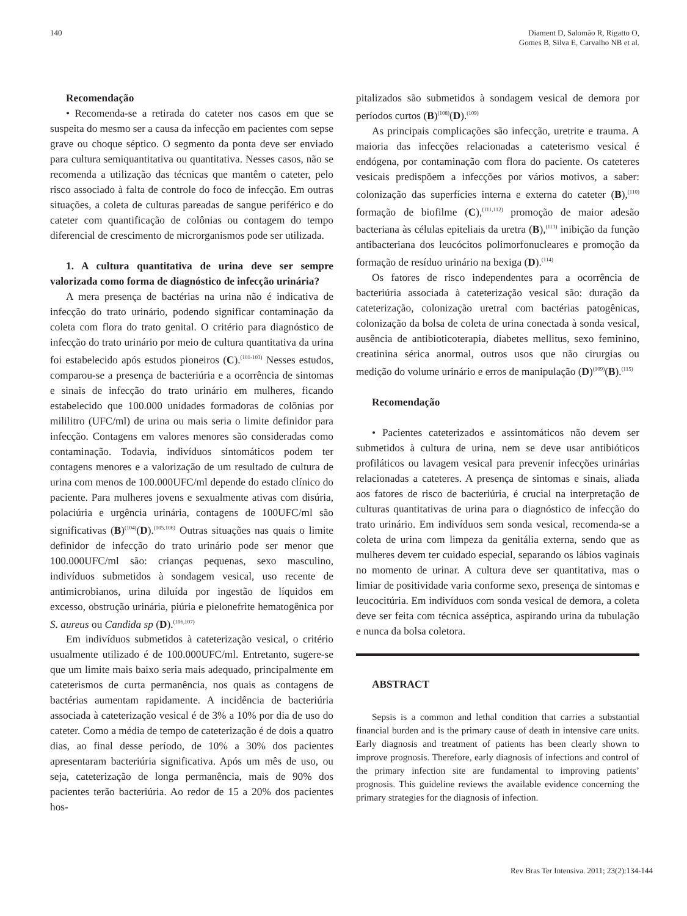140 Diament D, Salomão R, Rigatto O,
Gomes B, Silva E, Carvalho NB et al.
Recomendação
• Recomenda-se a retirada do cateter nos casos em que se suspeita do mesmo ser a causa da infecção em pacientes com sepse grave ou choque séptico. O segmento da ponta deve ser enviado para cultura semiquantitativa ou quantitativa. Nesses casos, não se recomenda a utilização das técnicas que mantêm o cateter, pelo risco associado à falta de controle do foco de infecção. Em outras situações, a coleta de culturas pareadas de sangue periférico e do cateter com quantificação de colônias ou contagem do tempo diferencial de crescimento de microrganismos pode ser utilizada.
1. A cultura quantitativa de urina deve ser sempre valorizada como forma de diagnóstico de infecção urinária?
A mera presença de bactérias na urina não é indicativa de infecção do trato urinário, podendo significar contaminação da coleta com flora do trato genital. O critério para diagnóstico de infecção do trato urinário por meio de cultura quantitativa da urina foi estabelecido após estudos pioneiros (C).<sup>(101-103)</sup> Nesses estudos, comparou-se a presença de bacteriúria e a ocorrência de sintomas e sinais de infecção do trato urinário em mulheres, ficando estabelecido que 100.000 unidades formadoras de colônias por mililitro (UFC/ml) de urina ou mais seria o limite definidor para infecção. Contagens em valores menores são consideradas como contaminação. Todavia, indivíduos sintomáticos podem ter contagens menores e a valorização de um resultado de cultura de urina com menos de 100.000UFC/ml depende do estado clínico do paciente. Para mulheres jovens e sexualmente ativas com disúria, polaciúria e urgência urinária, contagens de 100UFC/ml são significativas (B)<sup>(104)</sup>(D).<sup>(105,106)</sup> Outras situações nas quais o limite definidor de infecção do trato urinário pode ser menor que 100.000UFC/ml são: crianças pequenas, sexo masculino, indivíduos submetidos à sondagem vesical, uso recente de antimicrobianos, urina diluída por ingestão de líquidos em excesso, obstrução urinária, piúria e pielonefrite hematogênica por S. aureus ou Candida sp (D).<sup>(106,107)</sup>
Em indivíduos submetidos à cateterização vesical, o critério usualmente utilizado é de 100.000UFC/ml. Entretanto, sugere-se que um limite mais baixo seria mais adequado, principalmente em cateterismos de curta permanência, nos quais as contagens de bactérias aumentam rapidamente. A incidência de bacteriúria associada à cateterização vesical é de 3% a 10% por dia de uso do cateter. Como a média de tempo de cateterização é de dois a quatro dias, ao final desse período, de 10% a 30% dos pacientes apresentaram bacteriúria significativa. Após um mês de uso, ou seja, cateterização de longa permanência, mais de 90% dos pacientes terão bacteriúria. Ao redor de 15 a 20% dos pacientes hos-
pitalizados são submetidos à sondagem vesical de demora por períodos curtos (B)<sup>(108)</sup>(D).<sup>(109)</sup>
As principais complicações são infecção, uretrite e trauma. A maioria das infecções relacionadas a cateterismo vesical é endógena, por contaminação com flora do paciente. Os cateteres vesicais predispõem a infecções por vários motivos, a saber: colonização das superfícies interna e externa do cateter (B),<sup>(110)</sup> formação de biofilme (C),<sup>(111,112)</sup> promoção de maior adesão bacteriana às células epiteliais da uretra (B),<sup>(113)</sup> inibição da função antibacteriana dos leucócitos polimorfonucleares e promoção da formação de resíduo urinário na bexiga (D).<sup>(114)</sup>
Os fatores de risco independentes para a ocorrência de bacteriúria associada à cateterização vesical são: duração da cateterização, colonização uretral com bactérias patogênicas, colonização da bolsa de coleta de urina conectada à sonda vesical, ausência de antibioticoterapia, diabetes mellitus, sexo feminino, creatinina sérica anormal, outros usos que não cirurgias ou medição do volume urinário e erros de manipulação (D)<sup>(109)</sup>(B).<sup>(115)</sup>
Recomendação
• Pacientes cateterizados e assintomáticos não devem ser submetidos à cultura de urina, nem se deve usar antibióticos profiláticos ou lavagem vesical para prevenir infecções urinárias relacionadas a cateteres. A presença de sintomas e sinais, aliada aos fatores de risco de bacteriúria, é crucial na interpretação de culturas quantitativas de urina para o diagnóstico de infecção do trato urinário. Em indivíduos sem sonda vesical, recomenda-se a coleta de urina com limpeza da genitália externa, sendo que as mulheres devem ter cuidado especial, separando os lábios vaginais no momento de urinar. A cultura deve ser quantitativa, mas o limiar de positividade varia conforme sexo, presença de sintomas e leucocitúria. Em indivíduos com sonda vesical de demora, a coleta deve ser feita com técnica asséptica, aspirando urina da tubulação e nunca da bolsa coletora.
ABSTRACT
Sepsis is a common and lethal condition that carries a substantial financial burden and is the primary cause of death in intensive care units. Early diagnosis and treatment of patients has been clearly shown to improve prognosis. Therefore, early diagnosis of infections and control of the primary infection site are fundamental to improving patients’ prognosis. This guideline reviews the available evidence concerning the primary strategies for the diagnosis of infection.
Rev Bras Ter Intensiva. 2011; 23(2):134-144